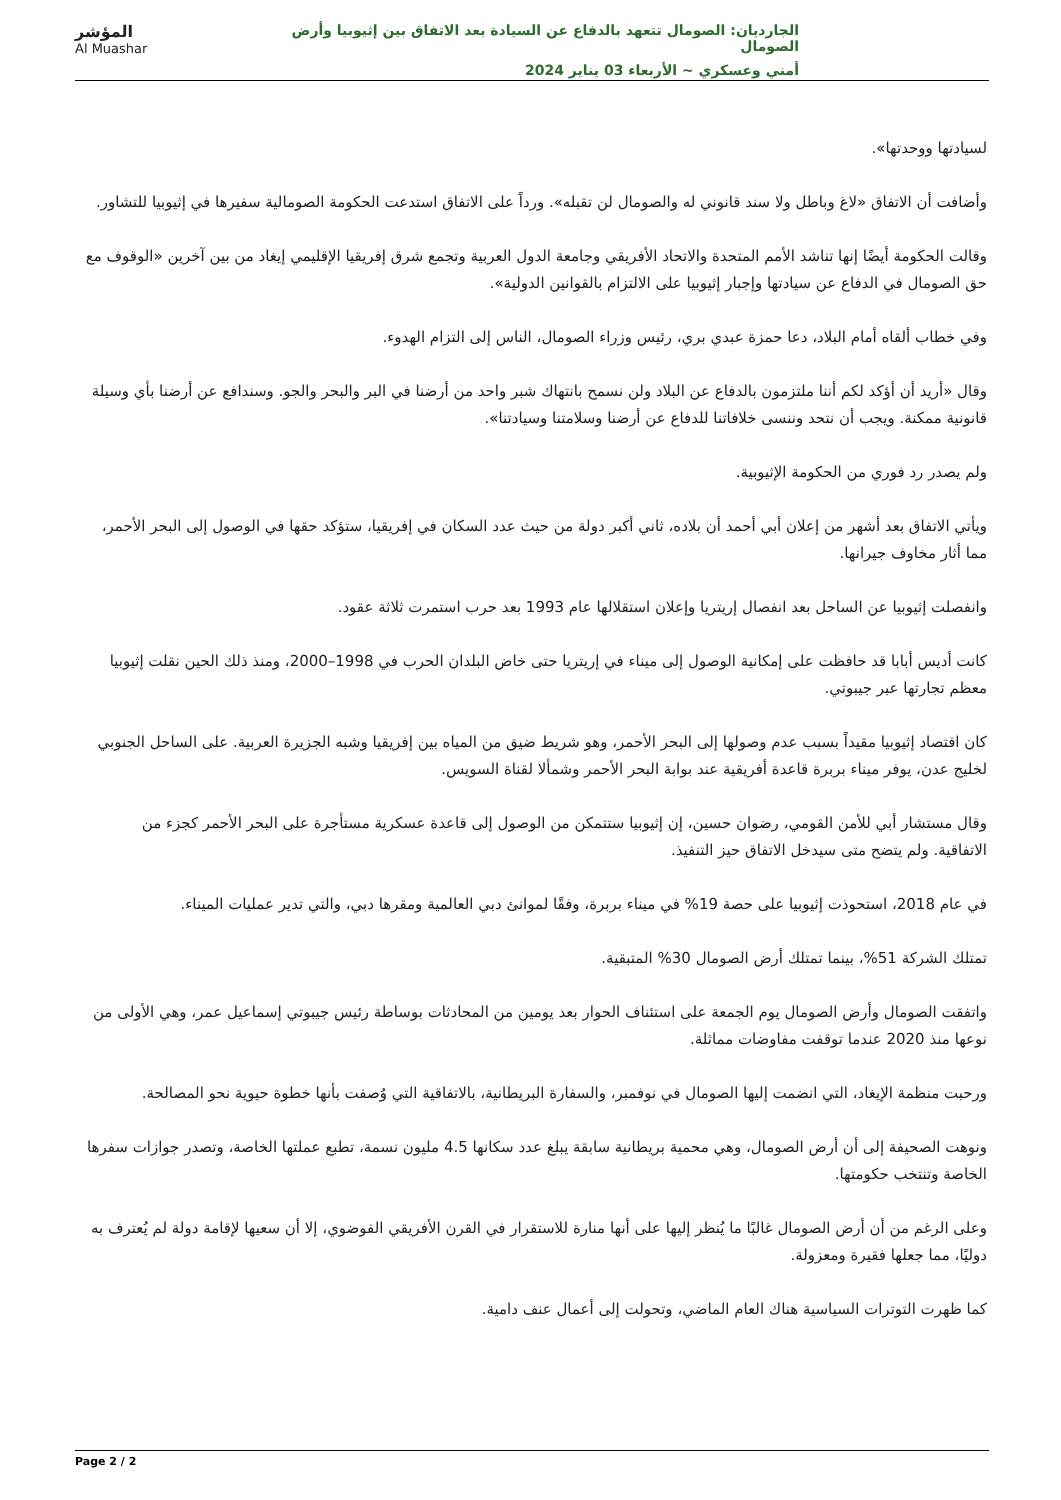المؤشر
Al Muashar
الجارديان: الصومال تتعهد بالدفاع عن السيادة بعد الاتفاق بين إثيوبيا وأرض الصومال
أمني وعسكري ~ الأربعاء 03 يناير 2024
لسيادتها ووحدتها».
وأضافت أن الاتفاق «لاغ وباطل ولا سند قانوني له والصومال لن تقبله». ورداً على الاتفاق استدعت الحكومة الصومالية سفيرها في إثيوبيا للتشاور.
وقالت الحكومة أيضًا إنها تناشد الأمم المتحدة والاتحاد الأفريقي وجامعة الدول العربية وتجمع شرق إفريقيا الإقليمي إيغاد من بين آخرين «الوقوف مع حق الصومال في الدفاع عن سيادتها وإجبار إثيوبيا على الالتزام بالقوانين الدولية».
وفي خطاب ألقاه أمام البلاد، دعا حمزة عبدي بري، رئيس وزراء الصومال، الناس إلى التزام الهدوء.
وقال «أريد أن أؤكد لكم أننا ملتزمون بالدفاع عن البلاد ولن نسمح بانتهاك شبر واحد من أرضنا في البر والبحر والجو. وسندافع عن أرضنا بأي وسيلة قانونية ممكنة. ويجب أن نتحد وننسى خلافاتنا للدفاع عن أرضنا وسلامتنا وسيادتنا».
ولم يصدر رد فوري من الحكومة الإثيوبية.
ويأتي الاتفاق بعد أشهر من إعلان أبي أحمد أن بلاده، ثاني أكبر دولة من حيث عدد السكان في إفريقيا، ستؤكد حقها في الوصول إلى البحر الأحمر، مما أثار مخاوف جيرانها.
وانفصلت إثيوبيا عن الساحل بعد انفصال إريتريا وإعلان استقلالها عام 1993 بعد حرب استمرت ثلاثة عقود.
كانت أديس أبابا قد حافظت على إمكانية الوصول إلى ميناء في إريتريا حتى خاض البلدان الحرب في 1998–2000، ومنذ ذلك الحين نقلت إثيوبيا معظم تجارتها عبر جيبوتي.
كان اقتصاد إثيوبيا مقيداً بسبب عدم وصولها إلى البحر الأحمر، وهو شريط ضيق من المياه بين إفريقيا وشبه الجزيرة العربية. على الساحل الجنوبي لخليج عدن، يوفر ميناء بربرة قاعدة أفريقية عند بوابة البحر الأحمر وشمألا لقناة السويس.
وقال مستشار أبي للأمن القومي، رضوان حسين، إن إثيوبيا ستتمكن من الوصول إلى قاعدة عسكرية مستأجرة على البحر الأحمر كجزء من الاتفاقية. ولم يتضح متى سيدخل الاتفاق حيز التنفيذ.
في عام 2018، استحوذت إثيوبيا على حصة 19% في ميناء بربرة، وفقًا لموانئ دبي العالمية ومقرها دبي، والتي تدير عمليات الميناء.
تمتلك الشركة 51%، بينما تمتلك أرض الصومال 30% المتبقية.
واتفقت الصومال وأرض الصومال يوم الجمعة على استئناف الحوار بعد يومين من المحادثات بوساطة رئيس جيبوتي إسماعيل عمر، وهي الأولى من نوعها منذ 2020 عندما توقفت مفاوضات مماثلة.
ورحبت منظمة الإيغاد، التي انضمت إليها الصومال في نوفمبر، والسفارة البريطانية، بالاتفاقية التي وُصفت بأنها خطوة حيوية نحو المصالحة.
ونوهت الصحيفة إلى أن أرض الصومال، وهي محمية بريطانية سابقة يبلغ عدد سكانها 4.5 مليون نسمة، تطبع عملتها الخاصة، وتصدر جوازات سفرها الخاصة وتنتخب حكومتها.
وعلى الرغم من أن أرض الصومال غالبًا ما يُنظر إليها على أنها منارة للاستقرار في القرن الأفريقي الفوضوي، إلا أن سعيها لإقامة دولة لم يُعترف به دوليًا، مما جعلها فقيرة ومعزولة.
كما ظهرت التوترات السياسية هناك العام الماضي، وتحولت إلى أعمال عنف دامية.
Page 2 / 2